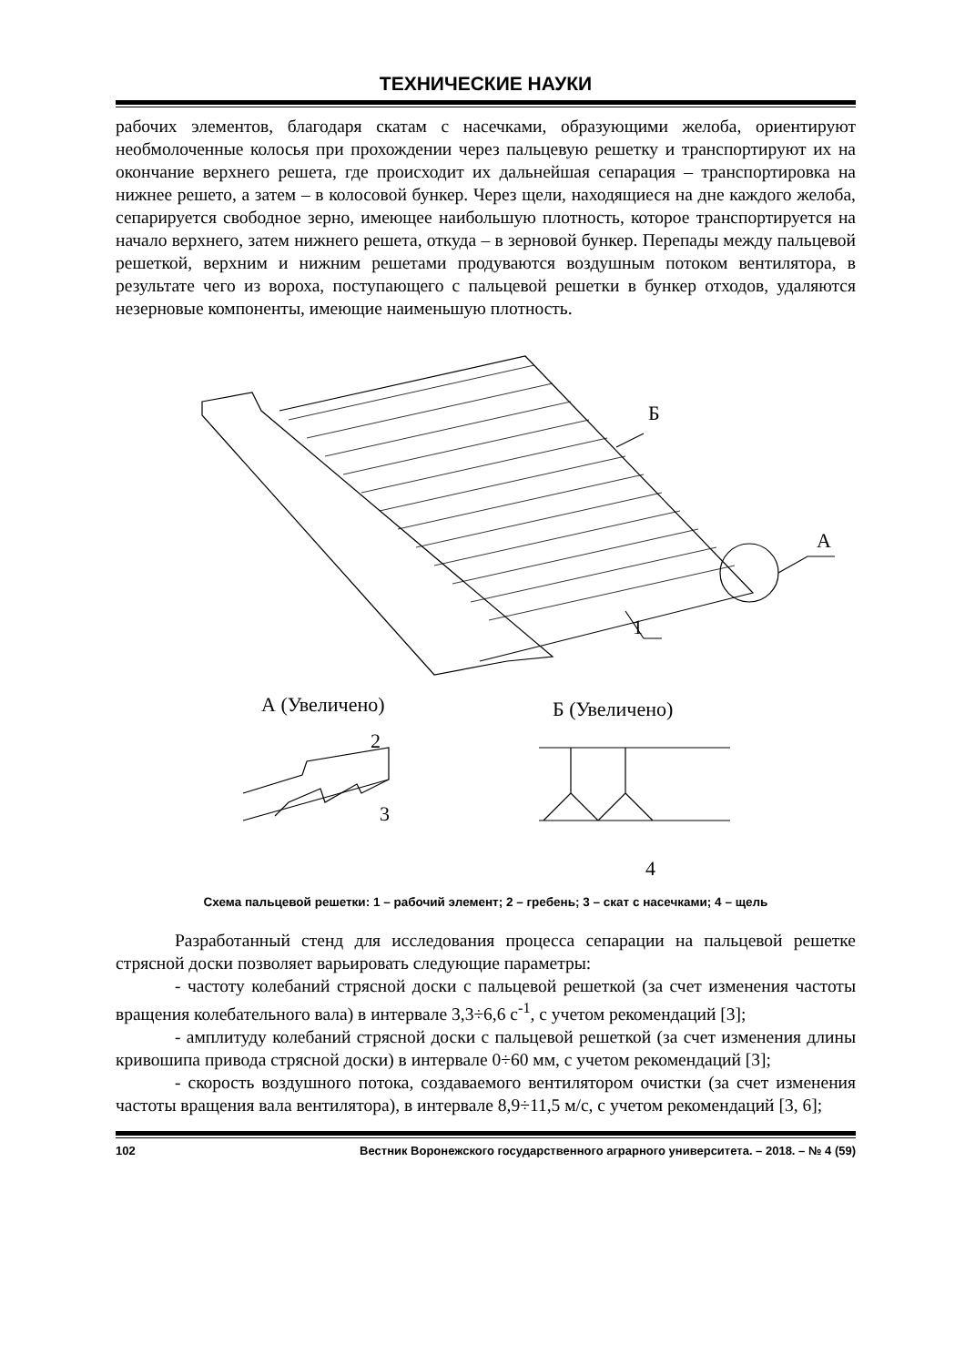ТЕХНИЧЕСКИЕ НАУКИ
рабочих элементов, благодаря скатам с насечками, образующими желоба, ориентируют необмолоченные колосья при прохождении через пальцевую решетку и транспортируют их на окончание верхнего решета, где происходит их дальнейшая сепарация – транспортировка на нижнее решето, а затем – в колосовой бункер. Через щели, находящиеся на дне каждого желоба, сепарируется свободное зерно, имеющее наибольшую плотность, которое транспортируется на начало верхнего, затем нижнего решета, откуда – в зерновой бункер. Перепады между пальцевой решеткой, верхним и нижним решетами продуваются воздушным потоком вентилятора, в результате чего из вороха, поступающего с пальцевой решетки в бункер отходов, удаляются незерновые компоненты, имеющие наименьшую плотность.
Б
А
1
А (Увеличено)
Б (Увеличено)
2
3
4
Схема пальцевой решетки: 1 – рабочий элемент; 2 – гребень; 3 – скат с насечками; 4 – щель
Разработанный стенд для исследования процесса сепарации на пальцевой решетке стрясной доски позволяет варьировать следующие параметры:
- частоту колебаний стрясной доски с пальцевой решеткой (за счет изменения частоты вращения колебательного вала) в интервале 3,3÷6,6 с<sup>-1</sup>, с учетом рекомендаций [3];
- амплитуду колебаний стрясной доски с пальцевой решеткой (за счет изменения длины кривошипа привода стрясной доски) в интервале 0÷60 мм, с учетом рекомендаций [3];
- скорость воздушного потока, создаваемого вентилятором очистки (за счет изменения частоты вращения вала вентилятора), в интервале 8,9÷11,5 м/с, с учетом рекомендаций [3, 6];
102 Вестник Воронежского государственного аграрного университета. – 2018. – № 4 (59)